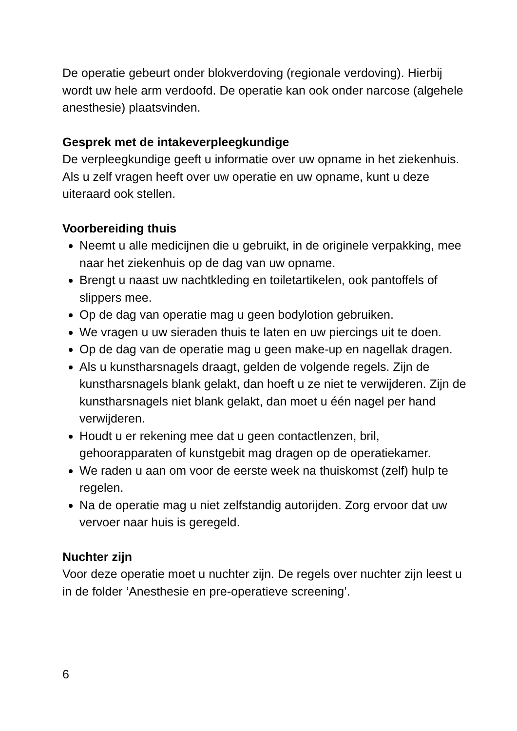De operatie gebeurt onder blokverdoving (regionale verdoving). Hierbij wordt uw hele arm verdoofd. De operatie kan ook onder narcose (algehele anesthesie) plaatsvinden.
Gesprek met de intakeverpleegkundige
De verpleegkundige geeft u informatie over uw opname in het ziekenhuis. Als u zelf vragen heeft over uw operatie en uw opname, kunt u deze uiteraard ook stellen.
Voorbereiding thuis
Neemt u alle medicijnen die u gebruikt, in de originele verpakking, mee naar het ziekenhuis op de dag van uw opname.
Brengt u naast uw nachtkleding en toiletartikelen, ook pantoffels of slippers mee.
Op de dag van operatie mag u geen bodylotion gebruiken.
We vragen u uw sieraden thuis te laten en uw piercings uit te doen.
Op de dag van de operatie mag u geen make-up en nagellak dragen.
Als u kunstharsnagels draagt, gelden de volgende regels. Zijn de kunstharsnagels blank gelakt, dan hoeft u ze niet te verwijderen. Zijn de kunstharsnagels niet blank gelakt, dan moet u één nagel per hand verwijderen.
Houdt u er rekening mee dat u geen contactlenzen, bril, gehoorapparaten of kunstgebit mag dragen op de operatiekamer.
We raden u aan om voor de eerste week na thuiskomst (zelf) hulp te regelen.
Na de operatie mag u niet zelfstandig autorijden. Zorg ervoor dat uw vervoer naar huis is geregeld.
Nuchter zijn
Voor deze operatie moet u nuchter zijn. De regels over nuchter zijn leest u in de folder ‘Anesthesie en pre-operatieve screening’.
6